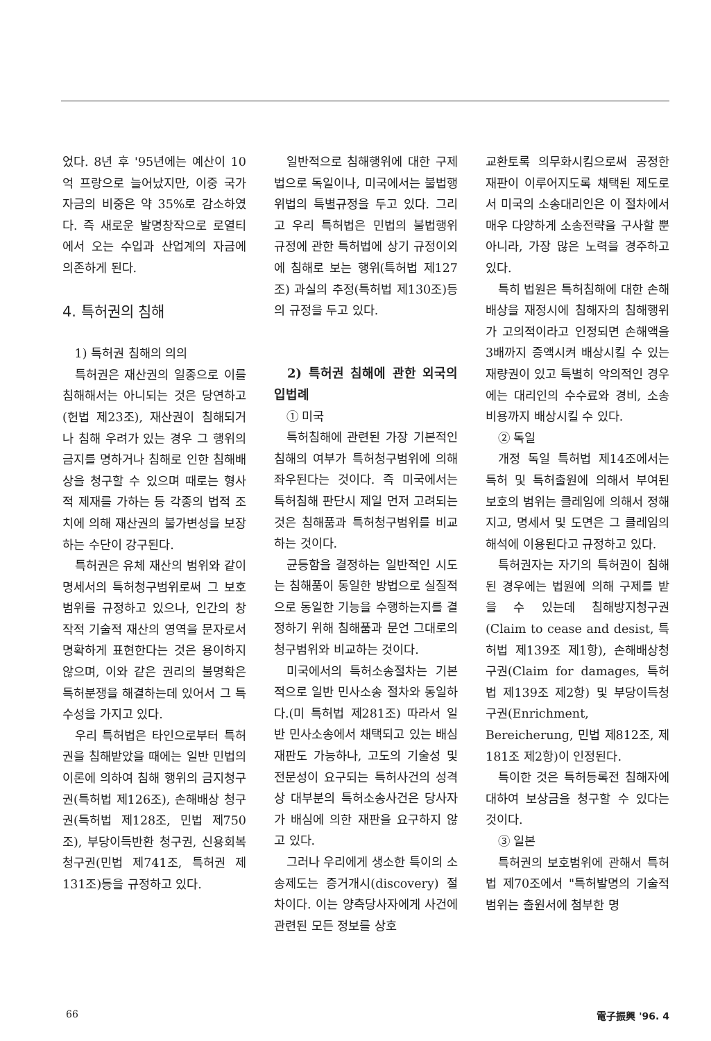었다. 8년 후 '95년에는 예산이 10억 프랑으로 늘어났지만, 이중 국가자금의 비중은 약 35%로 감소하였다. 즉 새로운 발명창작으로 로열티에서 오는 수입과 산업계의 자금에 의존하게 된다.
4. 특허권의 침해
1) 특허권 침해의 의의
특허권은 재산권의 일종으로 이를 침해해서는 아니되는 것은 당연하고(헌법 제23조), 재산권이 침해되거나 침해 우려가 있는 경우 그 행위의 금지를 명하거나 침해로 인한 침해배상을 청구할 수 있으며 때로는 형사적 제재를 가하는 등 각종의 법적 조치에 의해 재산권의 불가변성을 보장하는 수단이 강구된다.
특허권은 유체 재산의 범위와 같이 명세서의 특허청구범위로써 그 보호범위를 규정하고 있으나, 인간의 창작적 기술적 재산의 영역을 문자로서 명확하게 표현한다는 것은 용이하지 않으며, 이와 같은 권리의 불명확은 특허분쟁을 해결하는데 있어서 그 특수성을 가지고 있다.
우리 특허법은 타인으로부터 특허권을 침해받았을 때에는 일반 민법의 이론에 의하여 침해 행위의 금지청구권(특허법 제126조), 손해배상 청구권(특허법 제128조, 민법 제750조), 부당이득반환 청구권, 신용회복청구권(민법 제741조, 특허권 제131조)등을 규정하고 있다.
일반적으로 침해행위에 대한 구제법으로 독일이나, 미국에서는 불법행위법의 특별규정을 두고 있다. 그리고 우리 특허법은 민법의 불법행위 규정에 관한 특허법에 상기 규정이외에 침해로 보는 행위(특허법 제127조) 과실의 추정(특허법 제130조)등의 규정을 두고 있다.
2) 특허권 침해에 관한 외국의 입법례
① 미국
특허침해에 관련된 가장 기본적인 침해의 여부가 특허청구범위에 의해 좌우된다는 것이다. 즉 미국에서는 특허침해 판단시 제일 먼저 고려되는 것은 침해품과 특허청구범위를 비교하는 것이다.
균등함을 결정하는 일반적인 시도는 침해품이 동일한 방법으로 실질적으로 동일한 기능을 수행하는지를 결정하기 위해 침해품과 문언 그대로의 청구범위와 비교하는 것이다.
미국에서의 특허소송절차는 기본적으로 일반 민사소송 절차와 동일하다.(미 특허법 제281조) 따라서 일반 민사소송에서 채택되고 있는 배심재판도 가능하나, 고도의 기술성 및 전문성이 요구되는 특허사건의 성격상 대부분의 특허소송사건은 당사자가 배심에 의한 재판을 요구하지 않고 있다.
그러나 우리에게 생소한 특이의 소송제도는 증거개시(discovery) 절차이다. 이는 양측당사자에게 사건에 관련된 모든 정보를 상호
교환토록 의무화시킴으로써 공정한 재판이 이루어지도록 채택된 제도로서 미국의 소송대리인은 이 절차에서 매우 다양하게 소송전략을 구사할 뿐 아니라, 가장 많은 노력을 경주하고 있다.
특히 법원은 특허침해에 대한 손해배상을 재정시에 침해자의 침해행위가 고의적이라고 인정되면 손해액을 3배까지 증액시켜 배상시킬 수 있는 재량권이 있고 특별히 악의적인 경우에는 대리인의 수수료와 경비, 소송비용까지 배상시킬 수 있다.
② 독일
개정 독일 특허법 제14조에서는 특허 및 특허출원에 의해서 부여된 보호의 범위는 클레임에 의해서 정해지고, 명세서 및 도면은 그 클레임의 해석에 이용된다고 규정하고 있다.
특허권자는 자기의 특허권이 침해된 경우에는 법원에 의해 구제를 받을 수 있는데 침해방지청구권(Claim to cease and desist, 특허법 제139조 제1항), 손해배상청구권(Claim for damages, 특허법 제139조 제2항) 및 부당이득청구권(Enrichment, Bereicherung, 민법 제812조, 제181조 제2항)이 인정된다.
특이한 것은 특허등록전 침해자에 대하여 보상금을 청구할 수 있다는 것이다.
③ 일본
특허권의 보호범위에 관해서 특허법 제70조에서 "특허발명의 기술적 범위는 출원서에 첨부한 명
66 電子振興 '96. 4